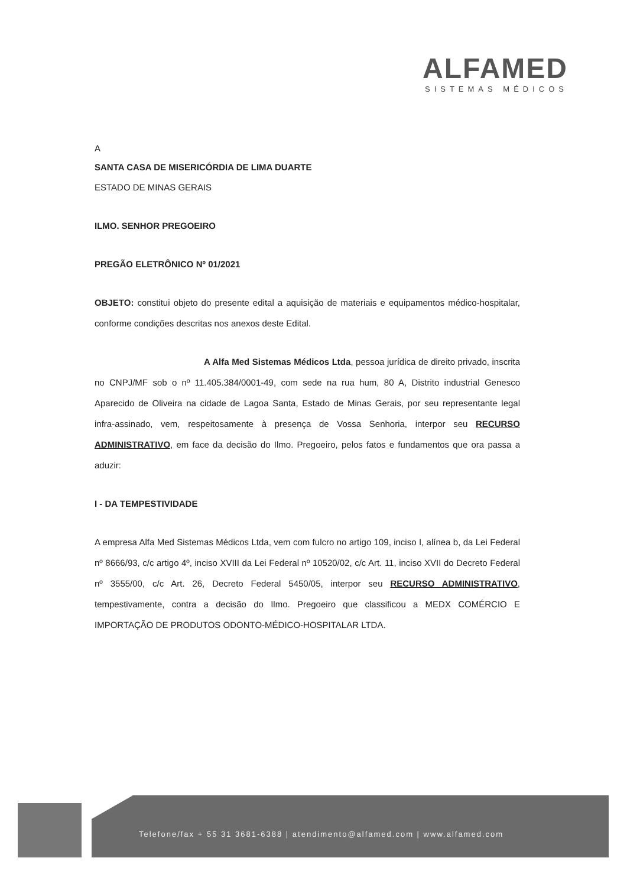ALFAMED
SISTEMAS MÉDICOS
A
SANTA CASA DE MISERICÓRDIA DE LIMA DUARTE
ESTADO DE MINAS GERAIS
ILMO. SENHOR PREGOEIRO
PREGÃO ELETRÔNICO Nº 01/2021
OBJETO: constitui objeto do presente edital a aquisição de materiais e equipamentos médico-hospitalar, conforme condições descritas nos anexos deste Edital.
A Alfa Med Sistemas Médicos Ltda, pessoa jurídica de direito privado, inscrita no CNPJ/MF sob o nº 11.405.384/0001-49, com sede na rua hum, 80 A, Distrito industrial Genesco Aparecido de Oliveira na cidade de Lagoa Santa, Estado de Minas Gerais, por seu representante legal infra-assinado, vem, respeitosamente à presença de Vossa Senhoria, interpor seu RECURSO ADMINISTRATIVO, em face da decisão do Ilmo. Pregoeiro, pelos fatos e fundamentos que ora passa a aduzir:
I - DA TEMPESTIVIDADE
A empresa Alfa Med Sistemas Médicos Ltda, vem com fulcro no artigo 109, inciso I, alínea b, da Lei Federal nº 8666/93, c/c artigo 4º, inciso XVIII da Lei Federal nº 10520/02, c/c Art. 11, inciso XVII do Decreto Federal nº 3555/00, c/c Art. 26, Decreto Federal 5450/05, interpor seu RECURSO ADMINISTRATIVO, tempestivamente, contra a decisão do Ilmo. Pregoeiro que classificou a MEDX COMÉRCIO E IMPORTAÇÃO DE PRODUTOS ODONTO-MÉDICO-HOSPITALAR LTDA.
Telefone/fax + 55 31 3681-6388 | atendimento@alfamed.com | www.alfamed.com